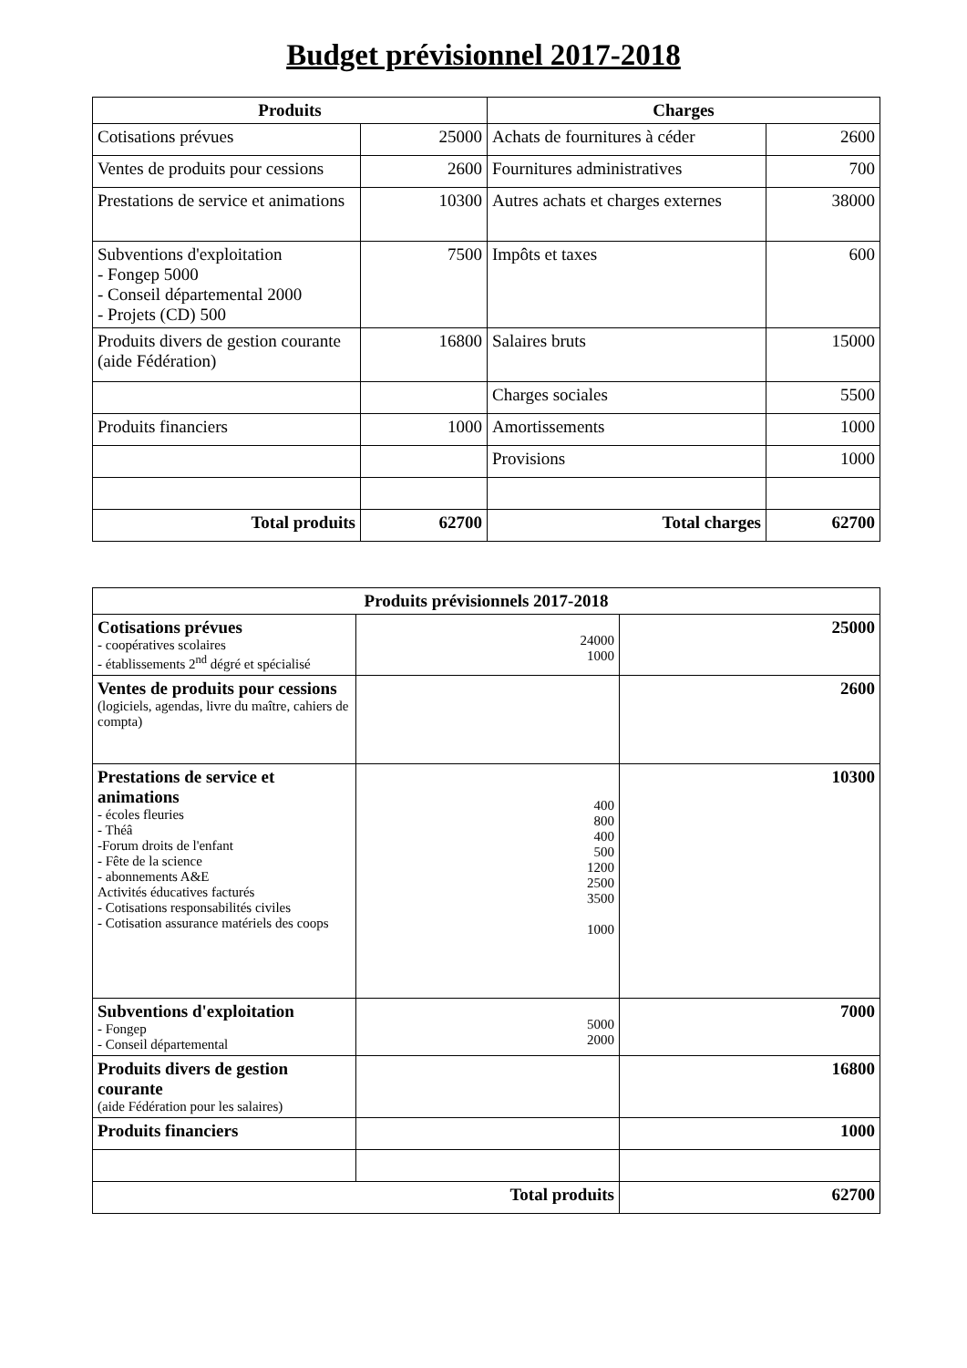Budget prévisionnel 2017-2018
| Produits | | Charges | |
| --- | --- | --- | --- |
| Cotisations prévues | 25000 | Achats de fournitures à céder | 2600 |
| Ventes de produits pour cessions | 2600 | Fournitures administratives | 700 |
| Prestations de service et animations | 10300 | Autres achats et charges externes | 38000 |
| Subventions d'exploitation - Fongep 5000 - Conseil départemental 2000 - Projets (CD) 500 | 7500 | Impôts et taxes | 600 |
| Produits divers de gestion courante (aide Fédération) | 16800 | Salaires bruts | 15000 |
| | | Charges sociales | 5500 |
| Produits financiers | 1000 | Amortissements | 1000 |
| | | Provisions | 1000 |
| Total produits | 62700 | Total charges | 62700 |
| Produits prévisionnels 2017-2018 | | |
| Cotisations prévues - coopératives scolaires - établissements 2<sup>nd</sup> dégré et spécialisé | 24000 1000 | 25000 |
| Ventes de produits pour cessions (logiciels, agendas, livre du maître, cahiers de compta) | | 2600 |
| Prestations de service et animations - écoles fleuries - Théâ -Forum droits de l'enfant - Fête de la science - abonnements A&E Activités éducatives facturés - Cotisations responsabilités civiles - Cotisation assurance matériels des coops | 400 800 400 500 1200 2500 3500 1000 | 10300 |
| Subventions d'exploitation - Fongep - Conseil départemental | 5000 2000 | 7000 |
| Produits divers de gestion courante (aide Fédération pour les salaires) | | 16800 |
| Produits financiers | | 1000 |
| Total produits | | 62700 |